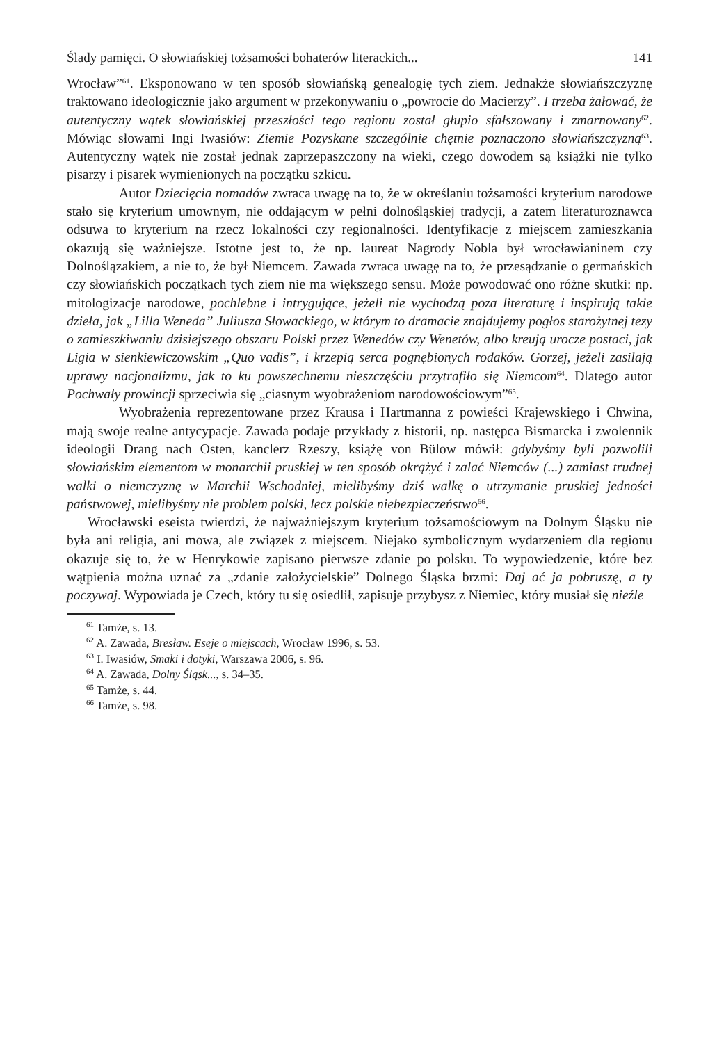Ślady pamięci. O słowiańskiej tożsamości bohaterów literackich... 141
Wrocław”<sup>61</sup>. Eksponowano w ten sposób słowiańską genealogię tych ziem. Jednakże słowiańszczyznę traktowano ideologicznie jako argument w przekonywaniu o „powrocie do Macierzy”. I trzeba żałować, że autentyczny wątek słowiańskiej przeszłości tego regionu został głupio sfałszowany i zmarnowany<sup>62</sup>. Mówiąc słowami Ingi Iwasiów: Ziemie Pozyskane szczególnie chętnie poznaczono słowiańszczyzną<sup>63</sup>. Autentyczny wątek nie został jednak zaprzepaszczony na wieki, czego dowodem są książki nie tylko pisarzy i pisarek wymienionych na początku szkicu.
Autor Dziecięcia nomadów zwraca uwagę na to, że w określaniu tożsamości kryterium narodowe stało się kryterium umownym, nie oddającym w pełni dolnośląskiej tradycji, a zatem literaturoznawca odsuwa to kryterium na rzecz lokalności czy regionalności. Identyfikacje z miejscem zamieszkania okazują się ważniejsze. Istotne jest to, że np. laureat Nagrody Nobla był wrocławianinem czy Dolnoślązakiem, a nie to, że był Niemcem. Zawada zwraca uwagę na to, że przesądzanie o germańskich czy słowiańskich początkach tych ziem nie ma większego sensu. Może powodować ono różne skutki: np. mitologizacje narodowe, pochlebne i intrygujące, jeżeli nie wychodzą poza literaturę i inspirują takie dzieła, jak „Lilla Weneda” Juliusza Słowackiego, w którym to dramacie znajdujemy pogłos starożytnej tezy o zamieszkiwaniu dzisiejszego obszaru Polski przez Wenedów czy Wenetów, albo kreują urocze postaci, jak Ligia w sienkiewiczowskim „Quo vadis”, i krzepią serca pognębionych rodaków. Gorzej, jeżeli zasilają uprawy nacjonalizmu, jak to ku powszechnemu nieszczęściu przytrafiło się Niemcom<sup>64</sup>. Dlatego autor Pochwały prowincji sprzeciwia się „ciasnym wyobrażeniom narodowościowym”<sup>65</sup>.
Wyobrażenia reprezentowane przez Krausa i Hartmanna z powieści Krajewskiego i Chwina, mają swoje realne antycypacje. Zawada podaje przykłady z historii, np. następca Bismarcka i zwolennik ideologii Drang nach Osten, kanclerz Rzeszy, książę von Bülow mówił: gdybyśmy byli pozwolili słowiańskim elementom w monarchii pruskiej w ten sposób okrążyć i zalać Niemców (...) zamiast trudnej walki o niemczyznę w Marchii Wschodniej, mielibyśmy dziś walkę o utrzymanie pruskiej jedności państwowej, mielibyśmy nie problem polski, lecz polskie niebezpieczeństwo<sup>66</sup>.
Wrocławski eseista twierdzi, że najważniejszym kryterium tożsamościowym na Dolnym Śląsku nie była ani religia, ani mowa, ale związek z miejscem. Niejako symbolicznym wydarzeniem dla regionu okazuje się to, że w Henrykowie zapisano pierwsze zdanie po polsku. To wypowiedzenie, które bez wątpienia można uznać za „zdanie założycielskie” Dolnego Śląska brzmi: Daj ać ja pobruszę, a ty poczywaj. Wypowiada je Czech, który tu się osiedlił, zapisuje przybysz z Niemiec, który musiał się nieźle
<sup>61</sup> Tamże, s. 13.
<sup>62</sup> A. Zawada, Bresław. Eseje o miejscach, Wrocław 1996, s. 53.
<sup>63</sup> I. Iwasiów, Smaki i dotyki, Warszawa 2006, s. 96.
<sup>64</sup> A. Zawada, Dolny Śląsk..., s. 34–35.
<sup>65</sup> Tamże, s. 44.
<sup>66</sup> Tamże, s. 98.